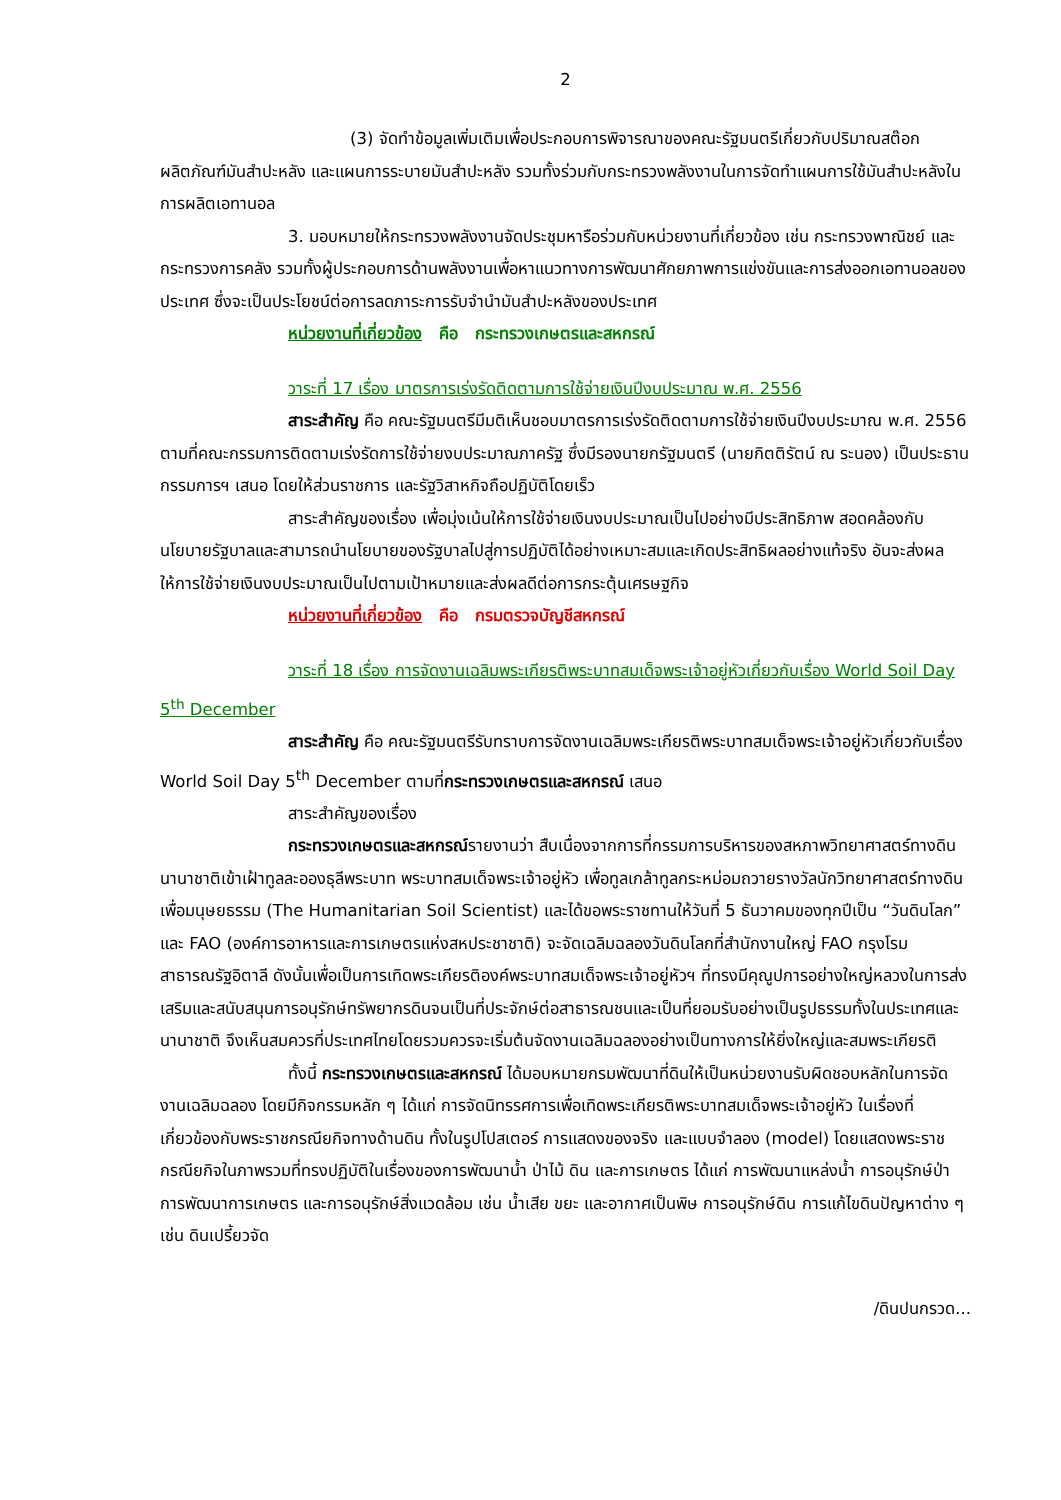2
(3) จัดทำข้อมูลเพิ่มเติมเพื่อประกอบการพิจารณาของคณะรัฐมนตรีเกี่ยวกับปริมาณสต๊อกผลิตภัณฑ์มันสำปะหลัง และแผนการระบายมันสำปะหลัง รวมทั้งร่วมกับกระทรวงพลังงานในการจัดทำแผนการใช้มันสำปะหลังในการผลิตเอทานอล
3. มอบหมายให้กระทรวงพลังงานจัดประชุมหารือร่วมกับหน่วยงานที่เกี่ยวข้อง เช่น กระทรวงพาณิชย์ และกระทรวงการคลัง รวมทั้งผู้ประกอบการด้านพลังงานเพื่อหาแนวทางการพัฒนาศักยภาพการแข่งขันและการส่งออกเอทานอลของประเทศ ซึ่งจะเป็นประโยชน์ต่อการลดภาระการรับจำนำมันสำปะหลังของประเทศ
หน่วยงานที่เกี่ยวข้อง คือ กระทรวงเกษตรและสหกรณ์
วาระที่ 17 เรื่อง มาตรการเร่งรัดติดตามการใช้จ่ายเงินปีงบประมาณ พ.ศ. 2556
สาระสำคัญ คือ คณะรัฐมนตรีมีมติเห็นชอบมาตรการเร่งรัดติดตามการใช้จ่ายเงินปีงบประมาณ พ.ศ. 2556 ตามที่คณะกรรมการติดตามเร่งรัดการใช้จ่ายงบประมาณภาครัฐ ซึ่งมีรองนายกรัฐมนตรี (นายกิตติรัตน์ ณ ระนอง) เป็นประธานกรรมการฯ เสนอ โดยให้ส่วนราชการ และรัฐวิสาหกิจถือปฏิบัติโดยเร็ว
สาระสำคัญของเรื่อง เพื่อมุ่งเน้นให้การใช้จ่ายเงินงบประมาณเป็นไปอย่างมีประสิทธิภาพ สอดคล้องกับนโยบายรัฐบาลและสามารถนำนโยบายของรัฐบาลไปสู่การปฏิบัติได้อย่างเหมาะสมและเกิดประสิทธิผลอย่างแท้จริง อันจะส่งผลให้การใช้จ่ายเงินงบประมาณเป็นไปตามเป้าหมายและส่งผลดีต่อการกระตุ้นเศรษฐกิจ
หน่วยงานที่เกี่ยวข้อง คือ กรมตรวจบัญชีสหกรณ์
วาระที่ 18 เรื่อง การจัดงานเฉลิมพระเกียรติพระบาทสมเด็จพระเจ้าอยู่หัวเกี่ยวกับเรื่อง World Soil Day 5<sup>th</sup> December
สาระสำคัญ คือ คณะรัฐมนตรีรับทราบการจัดงานเฉลิมพระเกียรติพระบาทสมเด็จพระเจ้าอยู่หัวเกี่ยวกับเรื่อง World Soil Day 5<sup>th</sup> December ตามที่กระทรวงเกษตรและสหกรณ์ เสนอ
สาระสำคัญของเรื่อง
กระทรวงเกษตรและสหกรณ์รายงานว่า สืบเนื่องจากการที่กรรมการบริหารของสหภาพวิทยาศาสตร์ทางดินนานาชาติเข้าเฝ้าทูลละอองธุลีพระบาท พระบาทสมเด็จพระเจ้าอยู่หัว เพื่อทูลเกล้าทูลกระหม่อมถวายรางวัลนักวิทยาศาสตร์ทางดินเพื่อมนุษยธรรม (The Humanitarian Soil Scientist) และได้ขอพระราชทานให้วันที่ 5 ธันวาคมของทุกปีเป็น “วันดินโลก” และ FAO (องค์การอาหารและการเกษตรแห่งสหประชาชาติ) จะจัดเฉลิมฉลองวันดินโลกที่สำนักงานใหญ่ FAO กรุงโรม สาธารณรัฐอิตาลี ดังนั้นเพื่อเป็นการเทิดพระเกียรติองค์พระบาทสมเด็จพระเจ้าอยู่หัวฯ ที่ทรงมีคุณูปการอย่างใหญ่หลวงในการส่งเสริมและสนับสนุนการอนุรักษ์ทรัพยากรดินจนเป็นที่ประจักษ์ต่อสาธารณชนและเป็นที่ยอมรับอย่างเป็นรูปธรรมทั้งในประเทศและนานาชาติ จึงเห็นสมควรที่ประเทศไทยโดยรวมควรจะเริ่มต้นจัดงานเฉลิมฉลองอย่างเป็นทางการให้ยิ่งใหญ่และสมพระเกียรติ
ทั้งนี้ กระทรวงเกษตรและสหกรณ์ ได้มอบหมายกรมพัฒนาที่ดินให้เป็นหน่วยงานรับผิดชอบหลักในการจัดงานเฉลิมฉลอง โดยมีกิจกรรมหลัก ๆ ได้แก่ การจัดนิทรรศการเพื่อเทิดพระเกียรติพระบาทสมเด็จพระเจ้าอยู่หัว ในเรื่องที่เกี่ยวข้องกับพระราชกรณียกิจทางด้านดิน ทั้งในรูปโปสเตอร์ การแสดงของจริง และแบบจำลอง (model) โดยแสดงพระราชกรณียกิจในภาพรวมที่ทรงปฏิบัติในเรื่องของการพัฒนาน้ำ ป่าไม้ ดิน และการเกษตร ได้แก่ การพัฒนาแหล่งน้ำ การอนุรักษ์ป่า การพัฒนาการเกษตร และการอนุรักษ์สิ่งแวดล้อม เช่น น้ำเสีย ขยะ และอากาศเป็นพิษ การอนุรักษ์ดิน การแก้ไขดินปัญหาต่าง ๆ เช่น ดินเปรี้ยวจัด
/ดินปนกรวด...